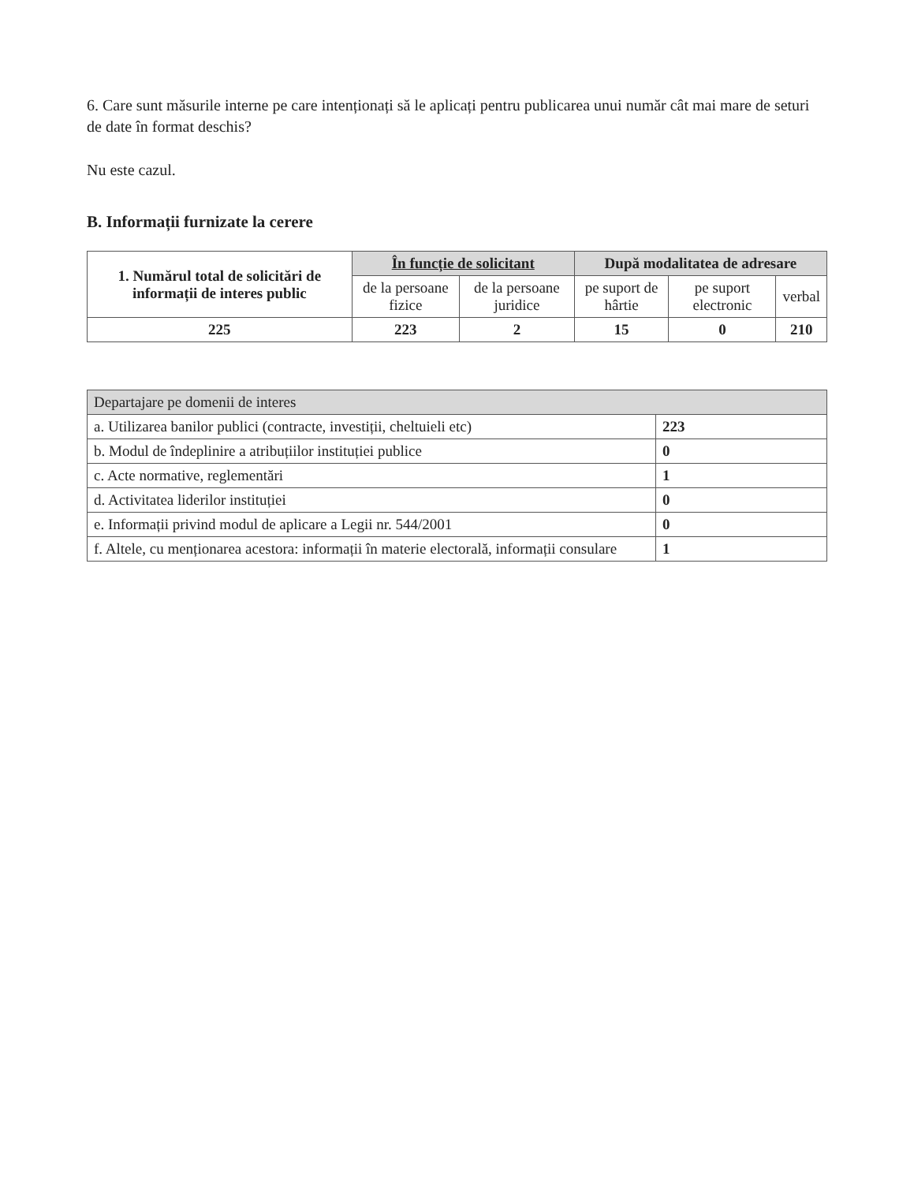6. Care sunt măsurile interne pe care intenționați să le aplicați pentru publicarea unui număr cât mai mare de seturi de date în format deschis?
Nu este cazul.
B. Informații furnizate la cerere
| 1. Numărul total de solicitări de informații de interes public | În funcție de solicitant | | După modalitatea de adresare | | |
| --- | --- | --- | --- | --- | --- |
| | de la persoane fizice | de la persoane juridice | pe suport de hârtie | pe suport electronic | verbal |
| 225 | 223 | 2 | 15 | 0 | 210 |
| Departajare pe domenii de interes | |
| a. Utilizarea banilor publici (contracte, investiții, cheltuieli etc) | 223 |
| b. Modul de îndeplinire a atribuțiilor instituției publice | 0 |
| c. Acte normative, reglementări | 1 |
| d. Activitatea liderilor instituției | 0 |
| e. Informații privind modul de aplicare a Legii nr. 544/2001 | 0 |
| f. Altele, cu menționarea acestora: informații în materie electorală, informații consulare | 1 |